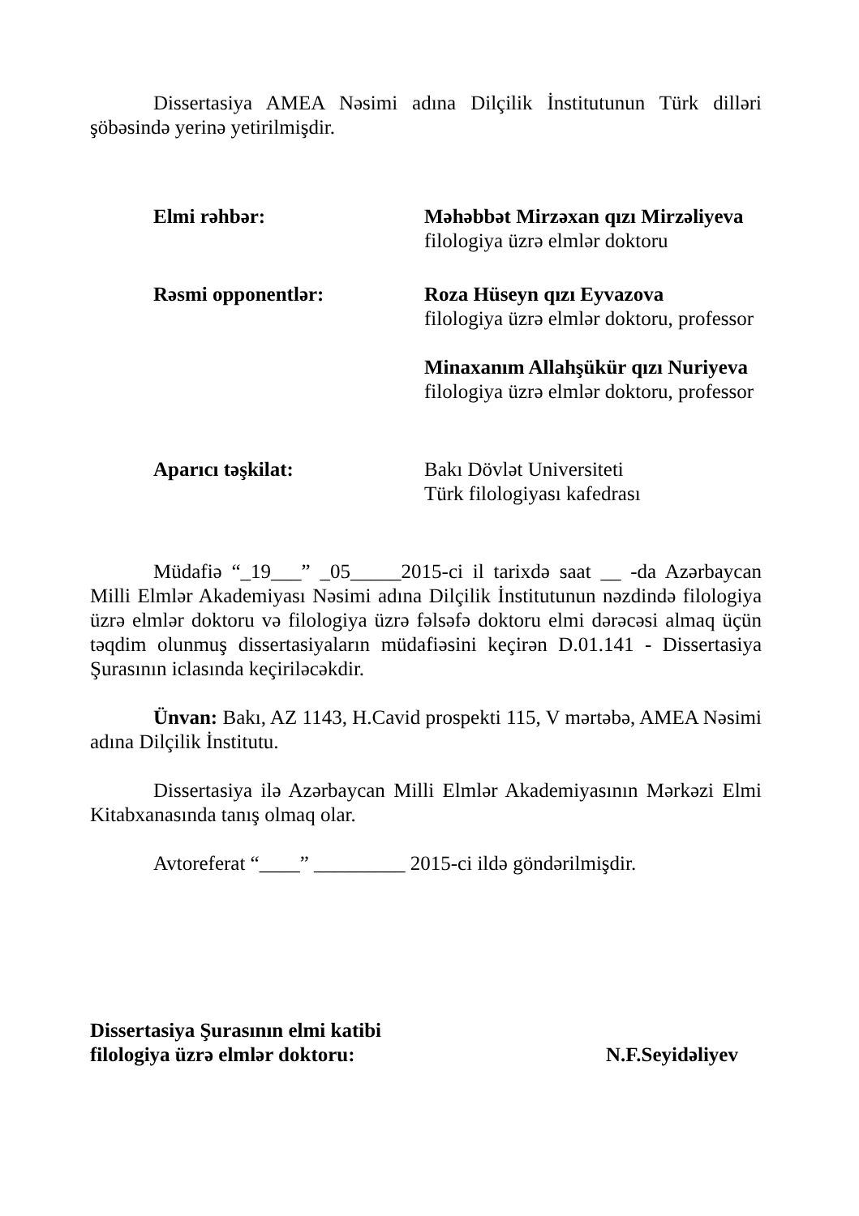Dissertasiya AMEA Nəsimi adına Dilçilik İnstitutunun Türk dilləri şöbəsində yerinə yetirilmişdir.
Elmi rəhbər: Məhəbbət Mirzəxan qızı Mirzəliyeva
filologiya üzrə elmlər doktoru
Rəsmi opponentlər: Roza Hüseyn qızı Eyvazova
filologiya üzrə elmlər doktoru, professor
Minaxanım Allahşükür qızı Nuriyeva
filologiya üzrə elmlər doktoru, professor
Aparıcı təşkilat: Bakı Dövlət Universiteti
Türk filologiyası kafedrası
Müdafiə “_19___” _05_____2015-ci il tarixdə saat __ -da Azərbaycan Milli Elmlər Akademiyası Nəsimi adına Dilçilik İnstitutunun nəzdində filologiya üzrə elmlər doktoru və filologiya üzrə fəlsəfə doktoru elmi dərəcəsi almaq üçün təqdim olunmuş dissertasiyaların müdafiəsini keçirən D.01.141 - Dissertasiya Şurasının iclasında keçiriləcəkdir.
Ünvan: Bakı, AZ 1143, H.Cavid prospekti 115, V mərtəbə, AMEA Nəsimi adına Dilçilik İnstitutu.
Dissertasiya ilə Azərbaycan Milli Elmlər Akademiyasının Mərkəzi Elmi Kitabxanasında tanış olmaq olar.
Avtoreferat “____” _________ 2015-ci ildə göndərilmişdir.
Dissertasiya Şurasının elmi katibi
filologiya üzrə elmlər doktoru: N.F.Seyidəliyev